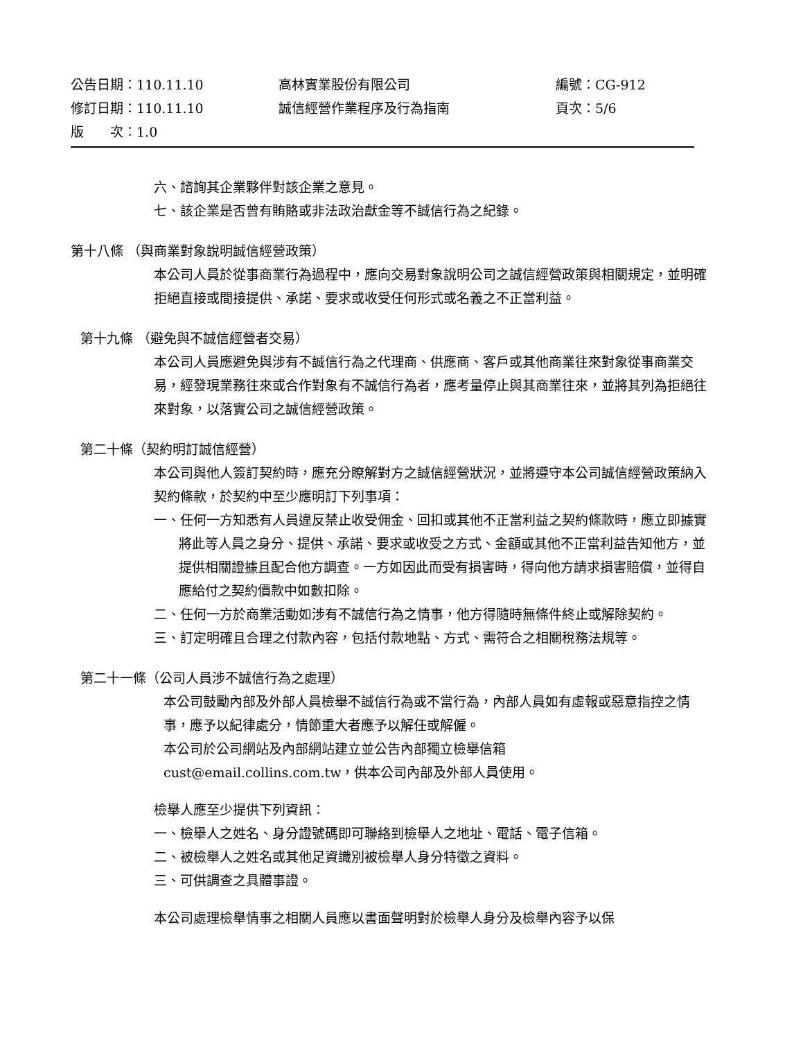公告日期：110.11.10 高林實業股份有限公司 編號：CG-912
修訂日期：110.11.10 誠信經營作業程序及行為指南 頁次：5/6
版　　次：1.0
六、諮詢其企業夥伴對該企業之意見。
七、該企業是否曾有賄賂或非法政治獻金等不誠信行為之紀錄。
第十八條 （與商業對象說明誠信經營政策）
本公司人員於從事商業行為過程中，應向交易對象說明公司之誠信經營政策與相關規定，並明確拒絕直接或間接提供、承諾、要求或收受任何形式或名義之不正當利益。
第十九條 （避免與不誠信經營者交易）
本公司人員應避免與涉有不誠信行為之代理商、供應商、客戶或其他商業往來對象從事商業交易，經發現業務往來或合作對象有不誠信行為者，應考量停止與其商業往來，並將其列為拒絕往來對象，以落實公司之誠信經營政策。
第二十條（契約明訂誠信經營）
本公司與他人簽訂契約時，應充分瞭解對方之誠信經營狀況，並將遵守本公司誠信經營政策納入契約條款，於契約中至少應明訂下列事項：
一、任何一方知悉有人員違反禁止收受佣金、回扣或其他不正當利益之契約條款時，應立即據實將此等人員之身分、提供、承諾、要求或收受之方式、金額或其他不正當利益告知他方，並提供相關證據且配合他方調查。一方如因此而受有損害時，得向他方請求損害賠償，並得自應給付之契約價款中如數扣除。
二、任何一方於商業活動如涉有不誠信行為之情事，他方得隨時無條件終止或解除契約。
三、訂定明確且合理之付款內容，包括付款地點、方式、需符合之相關稅務法規等。
第二十一條（公司人員涉不誠信行為之處理）
本公司鼓勵內部及外部人員檢舉不誠信行為或不當行為，內部人員如有虛報或惡意指控之情事，應予以紀律處分，情節重大者應予以解任或解僱。
本公司於公司網站及內部網站建立並公告內部獨立檢舉信箱
cust@email.collins.com.tw，供本公司內部及外部人員使用。
檢舉人應至少提供下列資訊：
一、檢舉人之姓名、身分證號碼即可聯絡到檢舉人之地址、電話、電子信箱。
二、被檢舉人之姓名或其他足資識別被檢舉人身分特徵之資料。
三、可供調查之具體事證。
本公司處理檢舉情事之相關人員應以書面聲明對於檢舉人身分及檢舉內容予以保